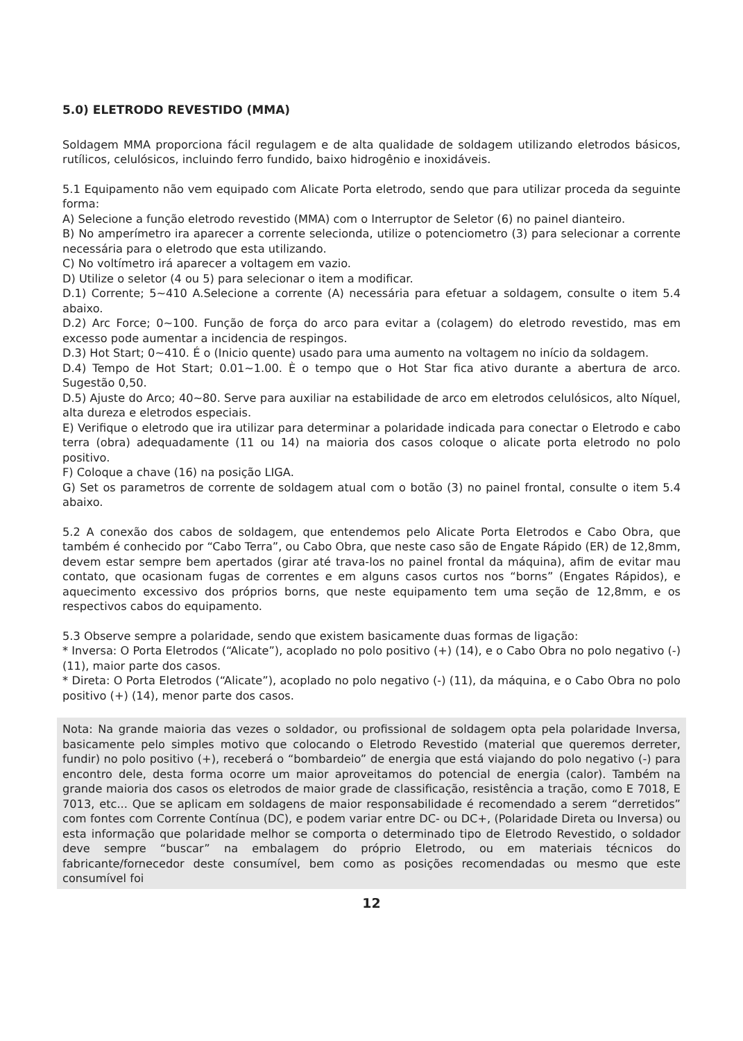5.0) ELETRODO REVESTIDO (MMA)
Soldagem MMA proporciona fácil regulagem e de alta qualidade de soldagem utilizando eletrodos básicos, rutílicos, celulósicos, incluindo ferro fundido, baixo hidrogênio e inoxidáveis.
5.1 Equipamento não vem equipado com Alicate Porta eletrodo, sendo que para utilizar proceda da seguinte forma:
A) Selecione a função eletrodo revestido (MMA) com o Interruptor de Seletor (6) no painel dianteiro.
B) No amperímetro ira aparecer a corrente selecionda, utilize o potenciometro (3) para selecionar a corrente necessária para o eletrodo que esta utilizando.
C) No voltímetro irá aparecer a voltagem em vazio.
D) Utilize o seletor (4 ou 5) para selecionar o item a modificar.
D.1) Corrente; 5~410 A.Selecione a corrente (A) necessária para efetuar a soldagem, consulte o item 5.4 abaixo.
D.2) Arc Force; 0~100. Função de força do arco para evitar a (colagem) do eletrodo revestido, mas em excesso pode aumentar a incidencia de respingos.
D.3) Hot Start; 0~410. É o (Inicio quente) usado para uma aumento na voltagem no início da soldagem.
D.4) Tempo de Hot Start; 0.01~1.00. È o tempo que o Hot Star fica ativo durante a abertura de arco. Sugestão 0,50.
D.5) Ajuste do Arco; 40~80. Serve para auxiliar na estabilidade de arco em eletrodos celulósicos, alto Níquel, alta dureza e eletrodos especiais.
E) Verifique o eletrodo que ira utilizar para determinar a polaridade indicada para conectar o Eletrodo e cabo terra (obra) adequadamente (11 ou 14) na maioria dos casos coloque o alicate porta eletrodo no polo positivo.
F) Coloque a chave (16) na posição LIGA.
G) Set os parametros de corrente de soldagem atual com o botão (3) no painel frontal, consulte o item 5.4 abaixo.
5.2 A conexão dos cabos de soldagem, que entendemos pelo Alicate Porta Eletrodos e Cabo Obra, que também é conhecido por “Cabo Terra”, ou Cabo Obra, que neste caso são de Engate Rápido (ER) de 12,8mm, devem estar sempre bem apertados (girar até trava-los no painel frontal da máquina), afim de evitar mau contato, que ocasionam fugas de correntes e em alguns casos curtos nos “borns” (Engates Rápidos), e aquecimento excessivo dos próprios borns, que neste equipamento tem uma seção de 12,8mm, e os respectivos cabos do equipamento.
5.3 Observe sempre a polaridade, sendo que existem basicamente duas formas de ligação:
* Inversa: O Porta Eletrodos (“Alicate”), acoplado no polo positivo (+) (14), e o Cabo Obra no polo negativo (-) (11), maior parte dos casos.
* Direta: O Porta Eletrodos (“Alicate”), acoplado no polo negativo (-) (11), da máquina, e o Cabo Obra no polo positivo (+) (14), menor parte dos casos.
Nota: Na grande maioria das vezes o soldador, ou profissional de soldagem opta pela polaridade Inversa, basicamente pelo simples motivo que colocando o Eletrodo Revestido (material que queremos derreter, fundir) no polo positivo (+), receberá o “bombardeio” de energia que está viajando do polo negativo (-) para encontro dele, desta forma ocorre um maior aproveitamos do potencial de energia (calor). Também na grande maioria dos casos os eletrodos de maior grade de classificação, resistência a tração, como E 7018, E 7013, etc... Que se aplicam em soldagens de maior responsabilidade é recomendado a serem “derretidos” com fontes com Corrente Contínua (DC), e podem variar entre DC- ou DC+, (Polaridade Direta ou Inversa) ou esta informação que polaridade melhor se comporta o determinado tipo de Eletrodo Revestido, o soldador deve sempre “buscar” na embalagem do próprio Eletrodo, ou em materiais técnicos do fabricante/fornecedor deste consumível, bem como as posições recomendadas ou mesmo que este consumível foi
12